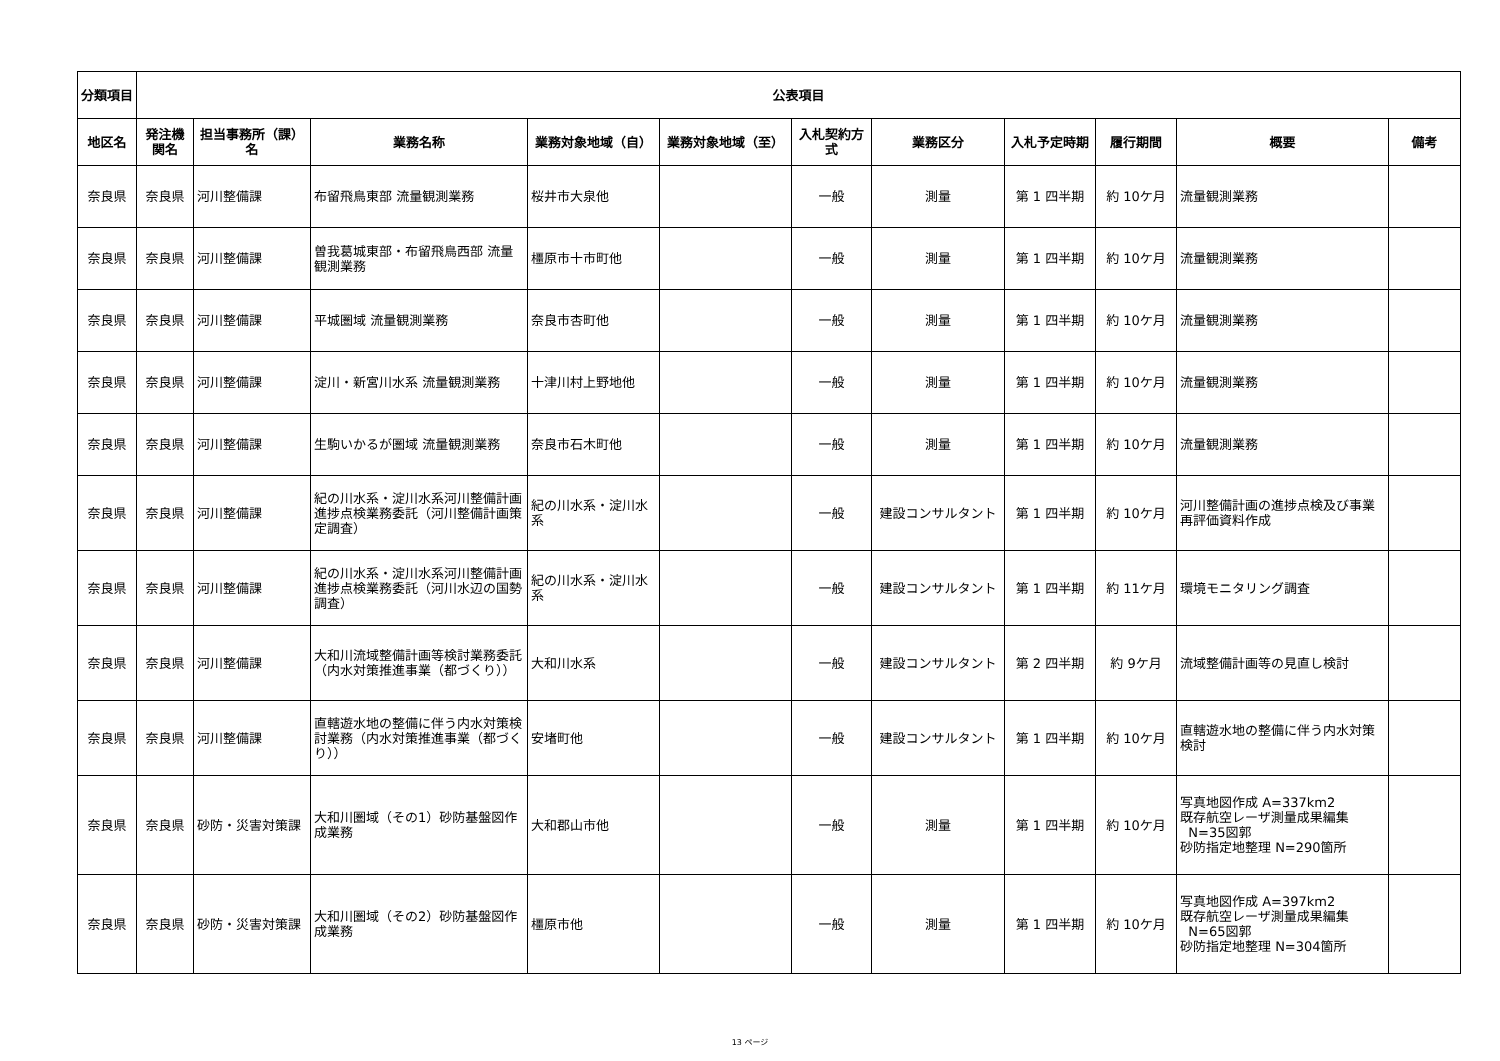| 分類項目 | 公表項目 | | | | | | | | | | |
| --- | --- | --- | --- | --- | --- | --- | --- | --- | --- | --- | --- |
| 地区名 | 発注機関名 | 担当事務所（課）名 | 業務名称 | 業務対象地域（自） | 業務対象地域（至） | 入札契約方式 | 業務区分 | 入札予定時期 | 履行期間 | 概要 | 備考 |
| 奈良県 | 奈良県 | 河川整備課 | 布留飛鳥東部 流量観測業務 | 桜井市大泉他 | | 一般 | 測量 | 第 1 四半期 | 約 10ケ月 | 流量観測業務 | |
| 奈良県 | 奈良県 | 河川整備課 | 曽我葛城東部・布留飛鳥西部 流量観測業務 | 橿原市十市町他 | | 一般 | 測量 | 第 1 四半期 | 約 10ケ月 | 流量観測業務 | |
| 奈良県 | 奈良県 | 河川整備課 | 平城圏域 流量観測業務 | 奈良市杏町他 | | 一般 | 測量 | 第 1 四半期 | 約 10ケ月 | 流量観測業務 | |
| 奈良県 | 奈良県 | 河川整備課 | 淀川・新宮川水系 流量観測業務 | 十津川村上野地他 | | 一般 | 測量 | 第 1 四半期 | 約 10ケ月 | 流量観測業務 | |
| 奈良県 | 奈良県 | 河川整備課 | 生駒いかるが圏域 流量観測業務 | 奈良市石木町他 | | 一般 | 測量 | 第 1 四半期 | 約 10ケ月 | 流量観測業務 | |
| 奈良県 | 奈良県 | 河川整備課 | 紀の川水系・淀川水系河川整備計画進捗点検業務委託（河川整備計画策定調査） | 紀の川水系・淀川水系 | | 一般 | 建設コンサルタント | 第 1 四半期 | 約 10ケ月 | 河川整備計画の進捗点検及び事業再評価資料作成 | |
| 奈良県 | 奈良県 | 河川整備課 | 紀の川水系・淀川水系河川整備計画進捗点検業務委託（河川水辺の国勢調査） | 紀の川水系・淀川水系 | | 一般 | 建設コンサルタント | 第 1 四半期 | 約 11ケ月 | 環境モニタリング調査 | |
| 奈良県 | 奈良県 | 河川整備課 | 大和川流域整備計画等検討業務委託（内水対策推進事業（都づくり）） | 大和川水系 | | 一般 | 建設コンサルタント | 第 2 四半期 | 約 9ケ月 | 流域整備計画等の見直し検討 | |
| 奈良県 | 奈良県 | 河川整備課 | 直轄遊水地の整備に伴う内水対策検討業務（内水対策推進事業（都づくり）） | 安堵町他 | | 一般 | 建設コンサルタント | 第 1 四半期 | 約 10ケ月 | 直轄遊水地の整備に伴う内水対策検討 | |
| 奈良県 | 奈良県 | 砂防・災害対策課 | 大和川圏域（その1）砂防基盤図作成業務 | 大和郡山市他 | | 一般 | 測量 | 第 1 四半期 | 約 10ケ月 | 写真地図作成 A=337km2 既存航空レーザ測量成果編集 N=35図郭 砂防指定地整理 N=290箇所 | |
| 奈良県 | 奈良県 | 砂防・災害対策課 | 大和川圏域（その2）砂防基盤図作成業務 | 橿原市他 | | 一般 | 測量 | 第 1 四半期 | 約 10ケ月 | 写真地図作成 A=397km2 既存航空レーザ測量成果編集 N=65図郭 砂防指定地整理 N=304箇所 | |
13 ページ